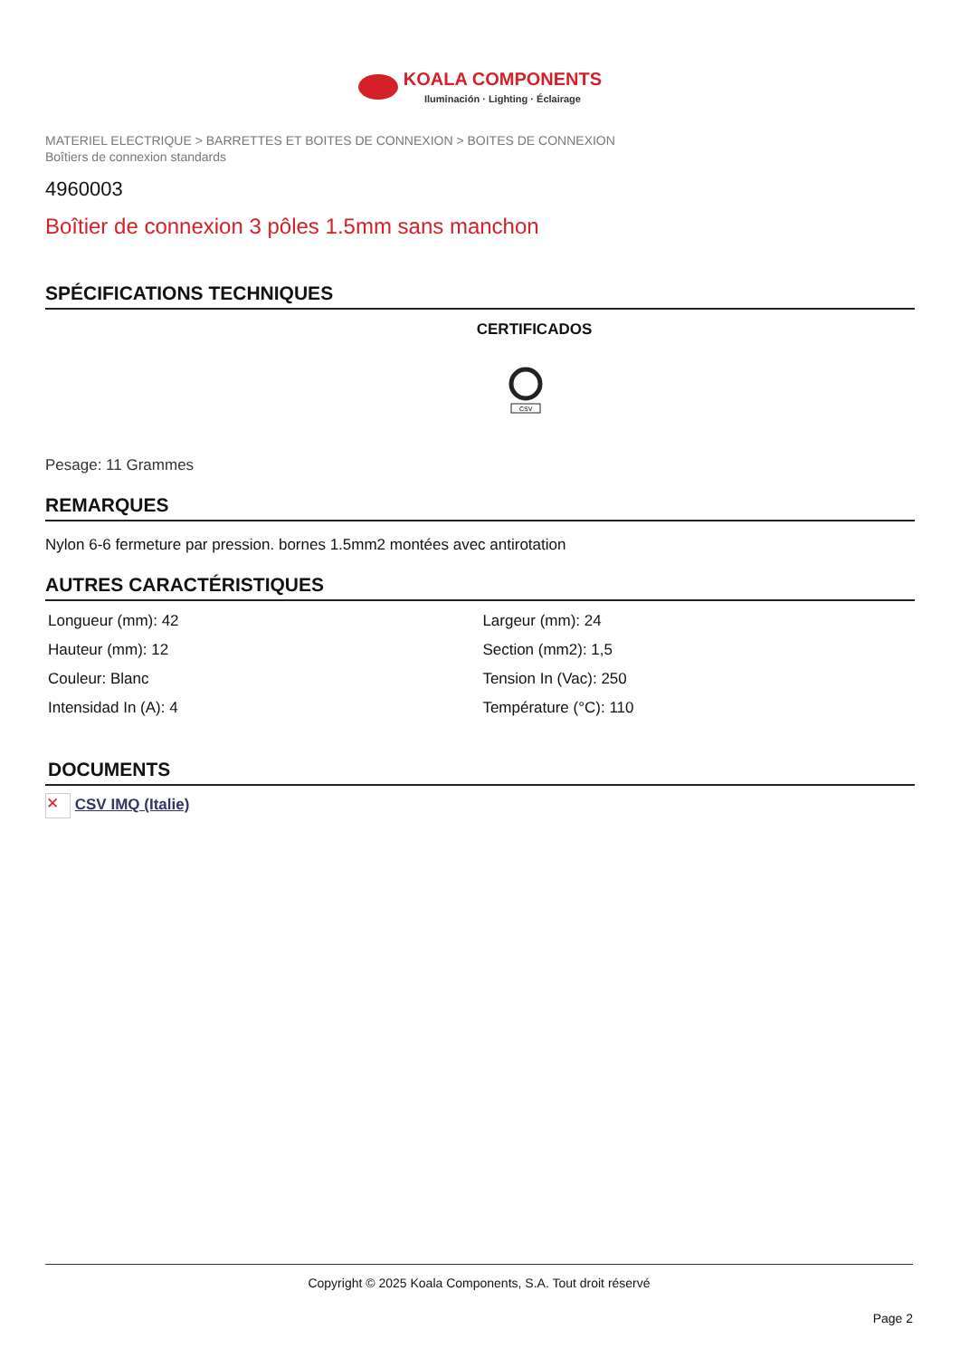KOALA COMPONENTS Iluminación · Lighting · Éclairage
MATERIEL ELECTRIQUE > BARRETTES ET BOITES DE CONNEXION > BOITES DE CONNEXION
Boîtiers de connexion standards
4960003
Boîtier de connexion 3 pôles 1.5mm sans manchon
SPÉCIFICATIONS TECHNIQUES
CERTIFICADOS
CSV
Pesage: 11 Grammes
REMARQUES
Nylon 6-6 fermeture par pression. bornes 1.5mm2 montées avec antirotation
AUTRES CARACTÉRISTIQUES
| Longueur (mm): 42 | Largeur (mm): 24 |
| Hauteur (mm): 12 | Section (mm2): 1,5 |
| Couleur: Blanc | Tension In (Vac): 250 |
| Intensidad In (A): 4 | Température (°C): 110 |
DOCUMENTS
✕ CSV IMQ (Italie)
Copyright © 2025 Koala Components, S.A. Tout droit réservé
Page 2